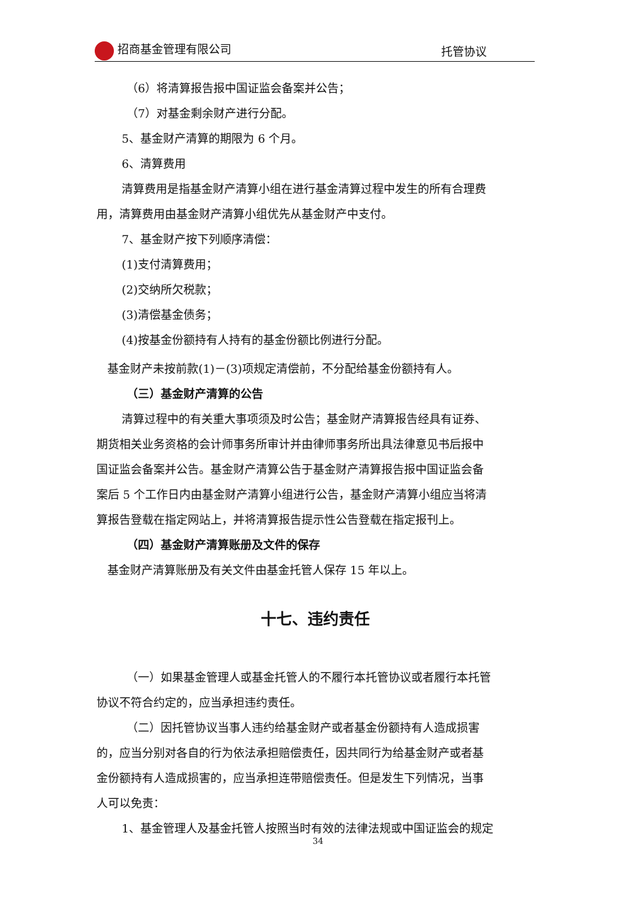招商基金管理有限公司 托管协议
（6）将清算报告报中国证监会备案并公告；
（7）对基金剩余财产进行分配。
5、基金财产清算的期限为 6 个月。
6、清算费用
清算费用是指基金财产清算小组在进行基金清算过程中发生的所有合理费
用，清算费用由基金财产清算小组优先从基金财产中支付。
7、基金财产按下列顺序清偿：
(1)支付清算费用；
(2)交纳所欠税款；
(3)清偿基金债务；
(4)按基金份额持有人持有的基金份额比例进行分配。
基金财产未按前款(1)－(3)项规定清偿前，不分配给基金份额持有人。
（三）基金财产清算的公告
清算过程中的有关重大事项须及时公告；基金财产清算报告经具有证券、
期货相关业务资格的会计师事务所审计并由律师事务所出具法律意见书后报中
国证监会备案并公告。基金财产清算公告于基金财产清算报告报中国证监会备
案后 5 个工作日内由基金财产清算小组进行公告，基金财产清算小组应当将清
算报告登载在指定网站上，并将清算报告提示性公告登载在指定报刊上。
（四）基金财产清算账册及文件的保存
基金财产清算账册及有关文件由基金托管人保存 15 年以上。
十七、违约责任
（一）如果基金管理人或基金托管人的不履行本托管协议或者履行本托管
协议不符合约定的，应当承担违约责任。
（二）因托管协议当事人违约给基金财产或者基金份额持有人造成损害
的，应当分别对各自的行为依法承担赔偿责任，因共同行为给基金财产或者基
金份额持有人造成损害的，应当承担连带赔偿责任。但是发生下列情况，当事
人可以免责：
1、基金管理人及基金托管人按照当时有效的法律法规或中国证监会的规定
34